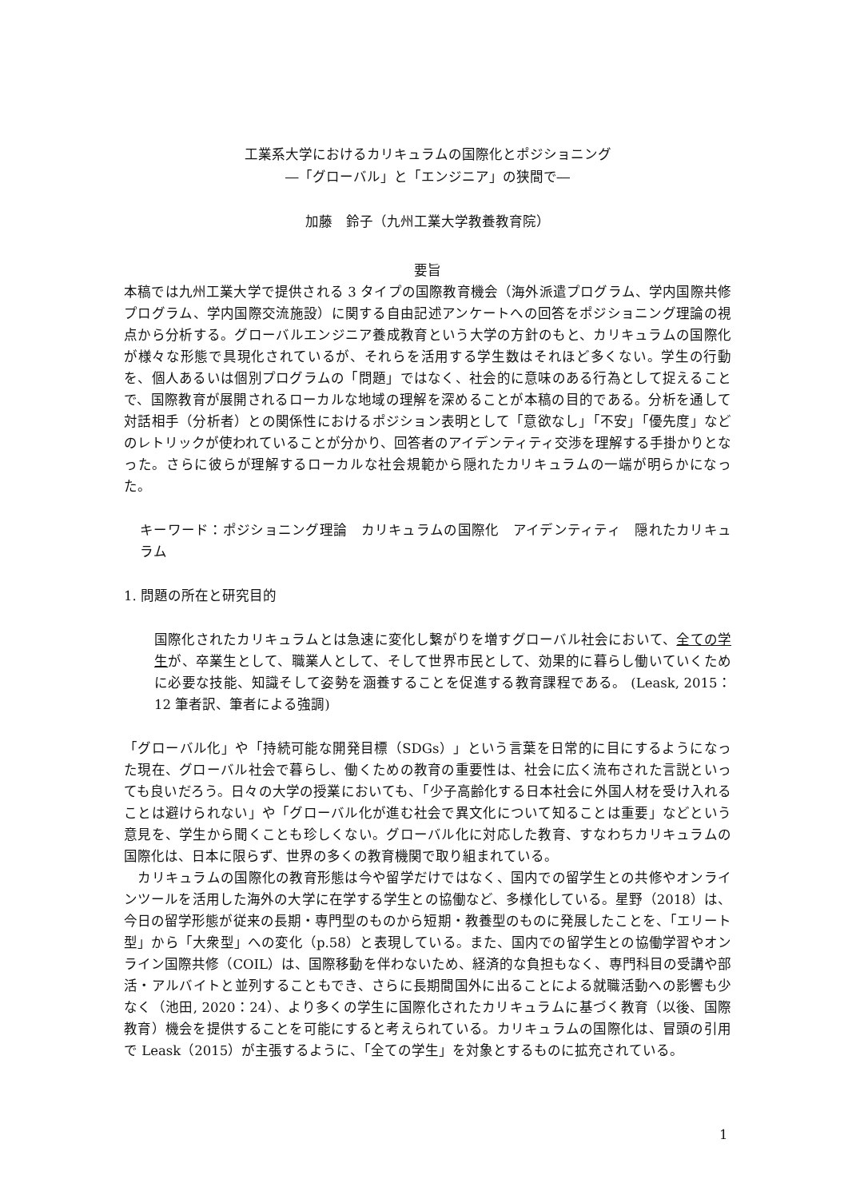工業系大学におけるカリキュラムの国際化とポジショニング
―「グローバル」と「エンジニア」の狭間で―
加藤　鈴子（九州工業大学教養教育院）
要旨
本稿では九州工業大学で提供される 3 タイプの国際教育機会（海外派遣プログラム、学内国際共修プログラム、学内国際交流施設）に関する自由記述アンケートへの回答をポジショニング理論の視点から分析する。グローバルエンジニア養成教育という大学の方針のもと、カリキュラムの国際化が様々な形態で具現化されているが、それらを活用する学生数はそれほど多くない。学生の行動を、個人あるいは個別プログラムの「問題」ではなく、社会的に意味のある行為として捉えることで、国際教育が展開されるローカルな地域の理解を深めることが本稿の目的である。分析を通して対話相手（分析者）との関係性におけるポジション表明として「意欲なし」「不安」「優先度」などのレトリックが使われていることが分かり、回答者のアイデンティティ交渉を理解する手掛かりとなった。さらに彼らが理解するローカルな社会規範から隠れたカリキュラムの一端が明らかになった。
キーワード：ポジショニング理論　カリキュラムの国際化　アイデンティティ　隠れたカリキュラム
1. 問題の所在と研究目的
国際化されたカリキュラムとは急速に変化し繋がりを増すグローバル社会において、全ての学生が、卒業生として、職業人として、そして世界市民として、効果的に暮らし働いていくために必要な技能、知識そして姿勢を涵養することを促進する教育課程である。 (Leask, 2015：12 筆者訳、筆者による強調)
「グローバル化」や「持続可能な開発目標（SDGs）」という言葉を日常的に目にするようになった現在、グローバル社会で暮らし、働くための教育の重要性は、社会に広く流布された言説といっても良いだろう。日々の大学の授業においても、「少子高齢化する日本社会に外国人材を受け入れることは避けられない」や「グローバル化が進む社会で異文化について知ることは重要」などという意見を、学生から聞くことも珍しくない。グローバル化に対応した教育、すなわちカリキュラムの国際化は、日本に限らず、世界の多くの教育機関で取り組まれている。
　カリキュラムの国際化の教育形態は今や留学だけではなく、国内での留学生との共修やオンラインツールを活用した海外の大学に在学する学生との協働など、多様化している。星野（2018）は、今日の留学形態が従来の長期・専門型のものから短期・教養型のものに発展したことを、「エリート型」から「大衆型」への変化（p.58）と表現している。また、国内での留学生との協働学習やオンライン国際共修（COIL）は、国際移動を伴わないため、経済的な負担もなく、専門科目の受講や部活・アルバイトと並列することもでき、さらに長期間国外に出ることによる就職活動への影響も少なく（池田, 2020：24）、より多くの学生に国際化されたカリキュラムに基づく教育（以後、国際教育）機会を提供することを可能にすると考えられている。カリキュラムの国際化は、冒頭の引用で Leask（2015）が主張するように、「全ての学生」を対象とするものに拡充されている。
1